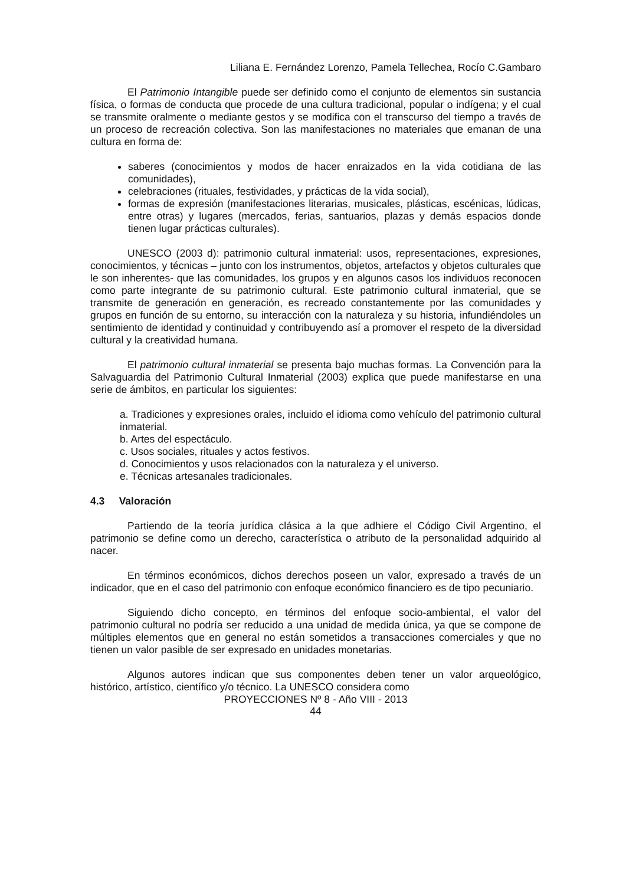Liliana E. Fernández Lorenzo, Pamela Tellechea, Rocío C.Gambaro
El Patrimonio Intangible puede ser definido como el conjunto de elementos sin sustancia física, o formas de conducta que procede de una cultura tradicional, popular o indígena; y el cual se transmite oralmente o mediante gestos y se modifica con el transcurso del tiempo a través de un proceso de recreación colectiva. Son las manifestaciones no materiales que emanan de una cultura en forma de:
saberes (conocimientos y modos de hacer enraizados en la vida cotidiana de las comunidades),
celebraciones (rituales, festividades, y prácticas de la vida social),
formas de expresión (manifestaciones literarias, musicales, plásticas, escénicas, lúdicas, entre otras) y lugares (mercados, ferias, santuarios, plazas y demás espacios donde tienen lugar prácticas culturales).
UNESCO (2003 d): patrimonio cultural inmaterial: usos, representaciones, expresiones, conocimientos, y técnicas – junto con los instrumentos, objetos, artefactos y objetos culturales que le son inherentes- que las comunidades, los grupos y en algunos casos los individuos reconocen como parte integrante de su patrimonio cultural. Este patrimonio cultural inmaterial, que se transmite de generación en generación, es recreado constantemente por las comunidades y grupos en función de su entorno, su interacción con la naturaleza y su historia, infundiéndoles un sentimiento de identidad y continuidad y contribuyendo así a promover el respeto de la diversidad cultural y la creatividad humana.
El patrimonio cultural inmaterial se presenta bajo muchas formas. La Convención para la Salvaguardia del Patrimonio Cultural Inmaterial (2003) explica que puede manifestarse en una serie de ámbitos, en particular los siguientes:
a. Tradiciones y expresiones orales, incluido el idioma como vehículo del patrimonio cultural inmaterial.
b. Artes del espectáculo.
c. Usos sociales, rituales y actos festivos.
d. Conocimientos y usos relacionados con la naturaleza y el universo.
e. Técnicas artesanales tradicionales.
4.3 Valoración
Partiendo de la teoría jurídica clásica a la que adhiere el Código Civil Argentino, el patrimonio se define como un derecho, característica o atributo de la personalidad adquirido al nacer.
En términos económicos, dichos derechos poseen un valor, expresado a través de un indicador, que en el caso del patrimonio con enfoque económico financiero es de tipo pecuniario.
Siguiendo dicho concepto, en términos del enfoque socio-ambiental, el valor del patrimonio cultural no podría ser reducido a una unidad de medida única, ya que se compone de múltiples elementos que en general no están sometidos a transacciones comerciales y que no tienen un valor pasible de ser expresado en unidades monetarias.
Algunos autores indican que sus componentes deben tener un valor arqueológico, histórico, artístico, científico y/o técnico. La UNESCO considera como
PROYECCIONES Nº 8 - Año VIII - 2013
44